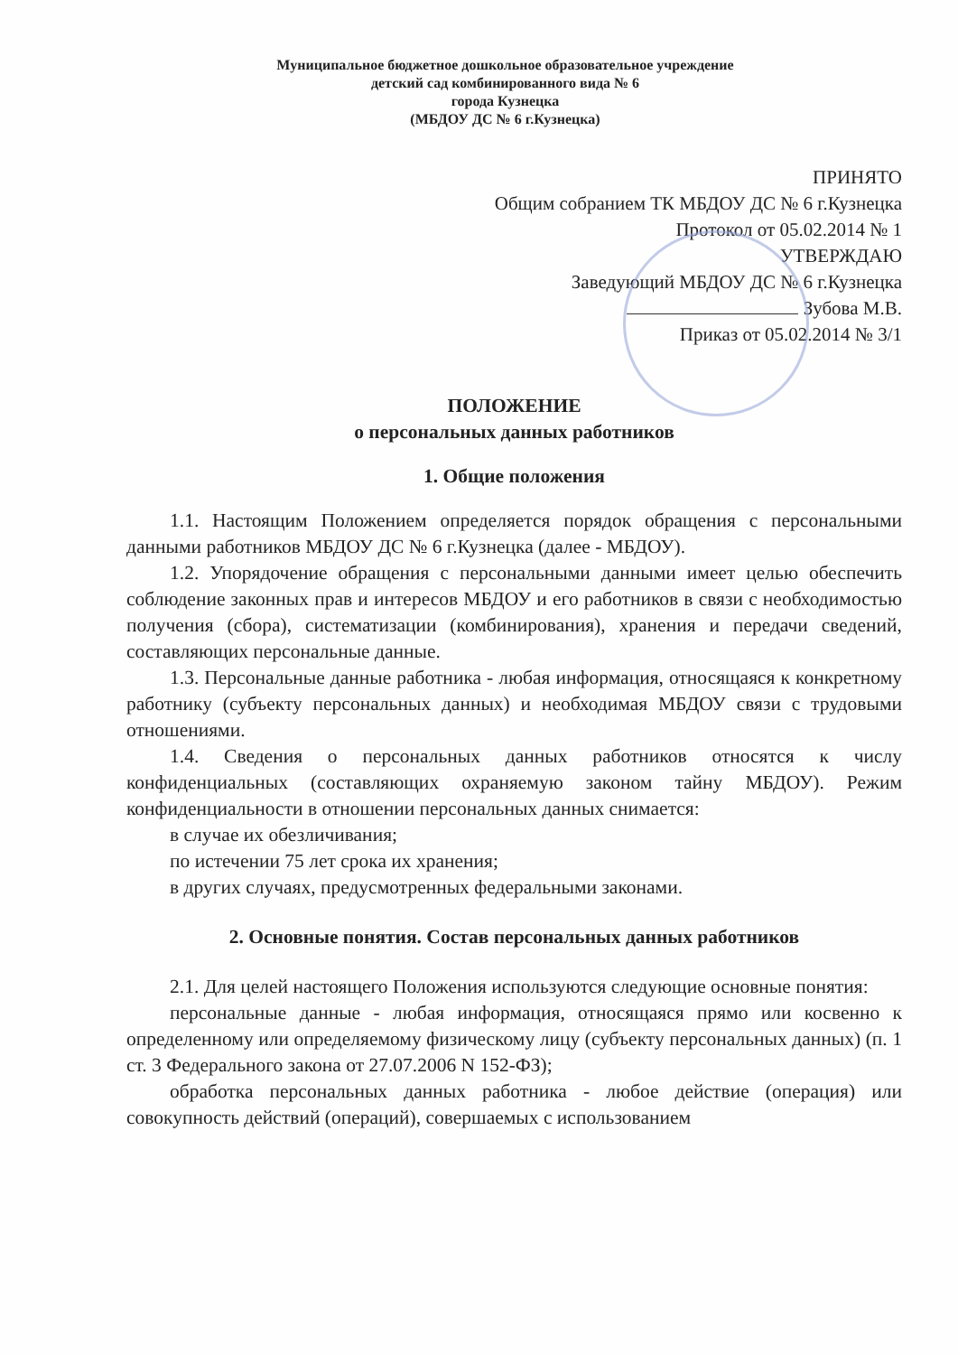Муниципальное бюджетное дошкольное образовательное учреждение
детский сад комбинированного вида № 6
города Кузнецка
(МБДОУ ДС № 6 г.Кузнецка)
ПРИНЯТО
Общим собранием ТК МБДОУ ДС № 6 г.Кузнецка
Протокол от 05.02.2014 № 1
УТВЕРЖДАЮ
Заведующий МБДОУ ДС № 6 г.Кузнецка
Зубова М.В.
Приказ от 05.02.2014 № 3/1
ПОЛОЖЕНИЕ
о персональных данных работников
1. Общие положения
1.1. Настоящим Положением определяется порядок обращения с персональными данными работников МБДОУ ДС № 6 г.Кузнецка (далее - МБДОУ).
1.2. Упорядочение обращения с персональными данными имеет целью обеспечить соблюдение законных прав и интересов МБДОУ и его работников в связи с необходимостью получения (сбора), систематизации (комбинирования), хранения и передачи сведений, составляющих персональные данные.
1.3. Персональные данные работника - любая информация, относящаяся к конкретному работнику (субъекту персональных данных) и необходимая МБДОУ связи с трудовыми отношениями.
1.4. Сведения о персональных данных работников относятся к числу конфиденциальных (составляющих охраняемую законом тайну МБДОУ). Режим конфиденциальности в отношении персональных данных снимается:
в случае их обезличивания;
по истечении 75 лет срока их хранения;
в других случаях, предусмотренных федеральными законами.
2. Основные понятия. Состав персональных данных работников
2.1. Для целей настоящего Положения используются следующие основные понятия:
персональные данные - любая информация, относящаяся прямо или косвенно к определенному или определяемому физическому лицу (субъекту персональных данных) (п. 1 ст. 3 Федерального закона от 27.07.2006 N 152-ФЗ);
обработка персональных данных работника - любое действие (операция) или совокупность действий (операций), совершаемых с использованием